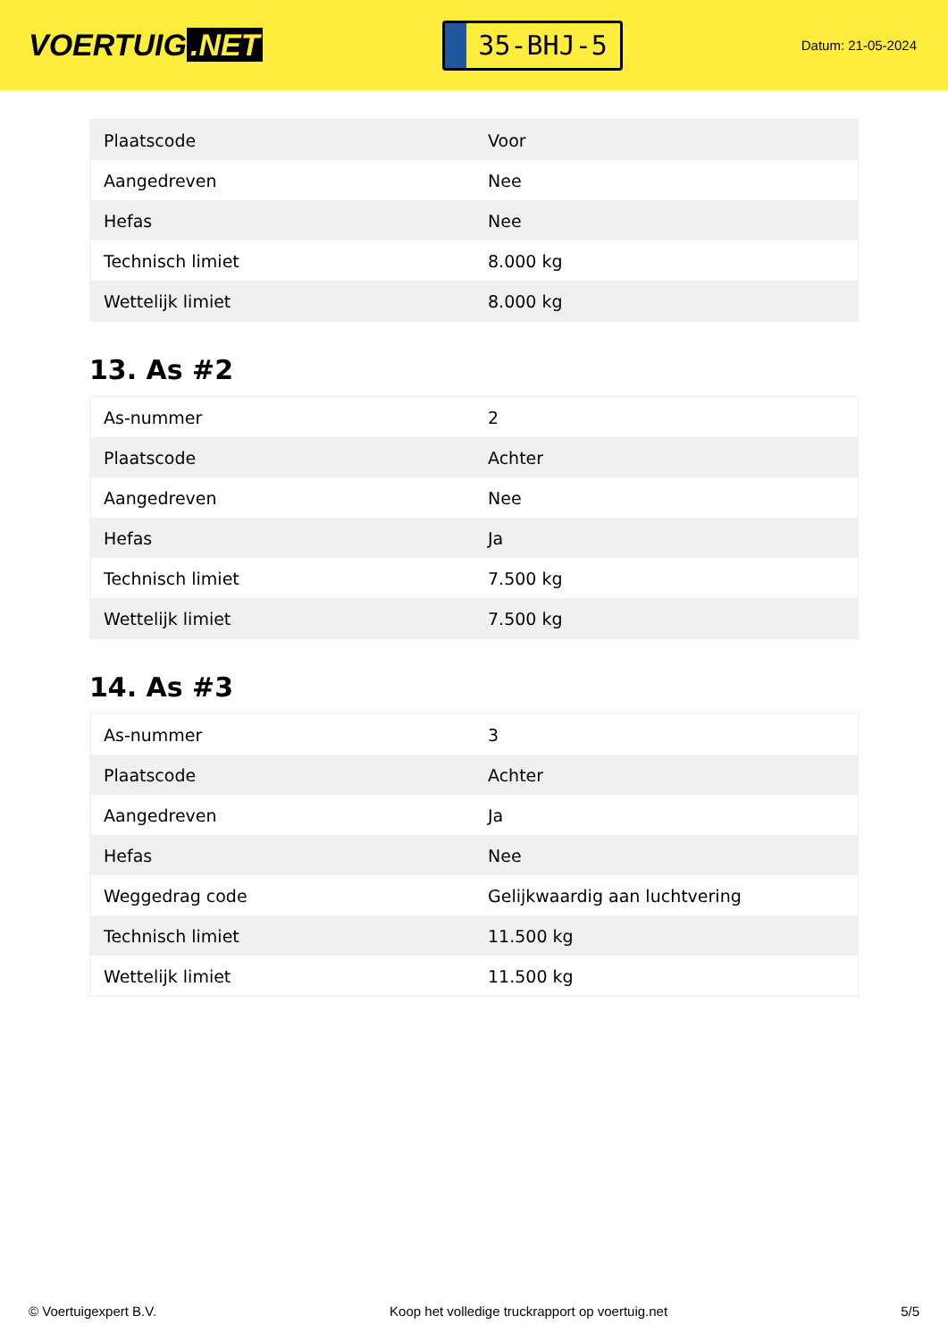VOERTUIG.NET
35-BHJ-5
Datum: 21-05-2024
| Plaatscode | Voor |
| Aangedreven | Nee |
| Hefas | Nee |
| Technisch limiet | 8.000 kg |
| Wettelijk limiet | 8.000 kg |
13. As #2
| As-nummer | 2 |
| Plaatscode | Achter |
| Aangedreven | Nee |
| Hefas | Ja |
| Technisch limiet | 7.500 kg |
| Wettelijk limiet | 7.500 kg |
14. As #3
| As-nummer | 3 |
| Plaatscode | Achter |
| Aangedreven | Ja |
| Hefas | Nee |
| Weggedrag code | Gelijkwaardig aan luchtvering |
| Technisch limiet | 11.500 kg |
| Wettelijk limiet | 11.500 kg |
© Voertuigexpert B.V. Koop het volledige truckrapport op voertuig.net 5/5